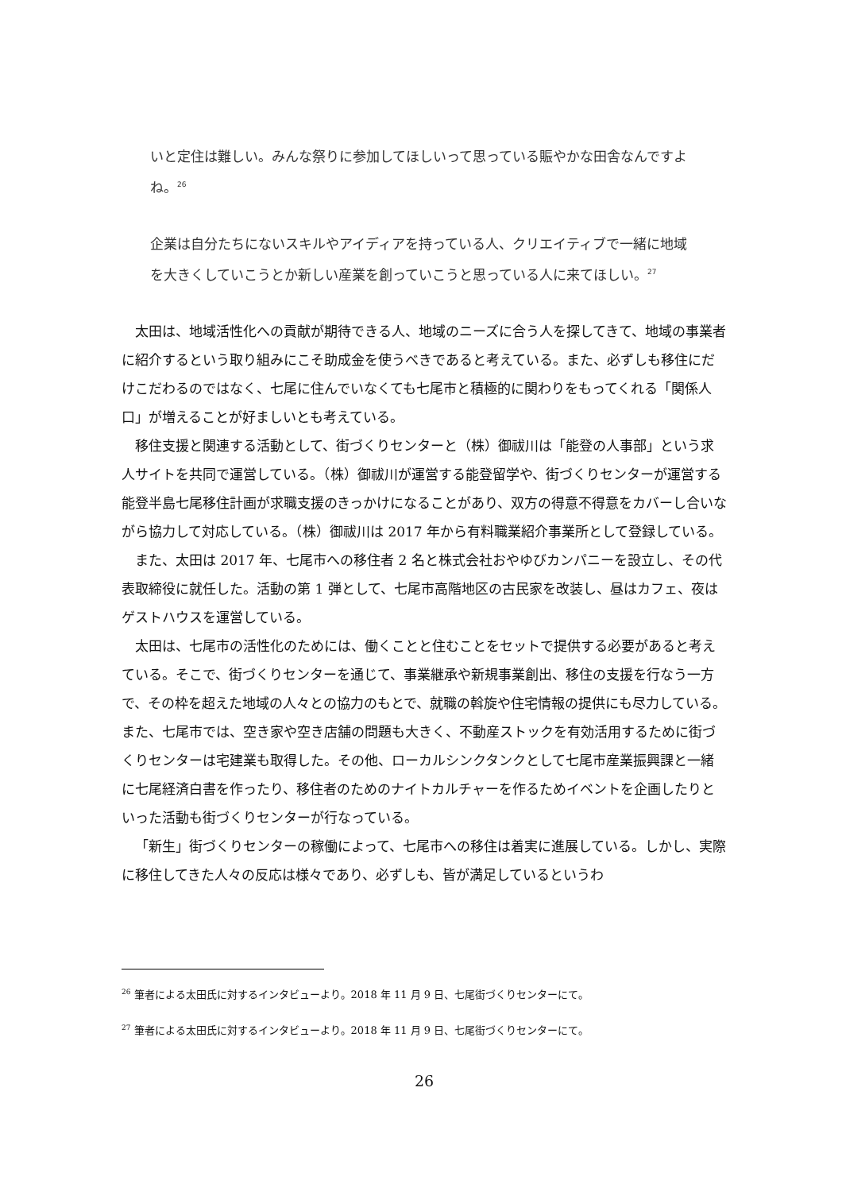いと定住は難しい。みんな祭りに参加してほしいって思っている賑やかな田舎なんですよね。<sup>26</sup>
企業は自分たちにないスキルやアイディアを持っている人、クリエイティブで一緒に地域を大きくしていこうとか新しい産業を創っていこうと思っている人に来てほしい。<sup>27</sup>
太田は、地域活性化への貢献が期待できる人、地域のニーズに合う人を探してきて、地域の事業者に紹介するという取り組みにこそ助成金を使うべきであると考えている。また、必ずしも移住にだけこだわるのではなく、七尾に住んでいなくても七尾市と積極的に関わりをもってくれる「関係人口」が増えることが好ましいとも考えている。
移住支援と関連する活動として、街づくりセンターと（株）御祓川は「能登の人事部」という求人サイトを共同で運営している。（株）御祓川が運営する能登留学や、街づくりセンターが運営する能登半島七尾移住計画が求職支援のきっかけになることがあり、双方の得意不得意をカバーし合いながら協力して対応している。（株）御祓川は 2017 年から有料職業紹介事業所として登録している。
また、太田は 2017 年、七尾市への移住者 2 名と株式会社おやゆびカンパニーを設立し、その代表取締役に就任した。活動の第 1 弾として、七尾市高階地区の古民家を改装し、昼はカフェ、夜はゲストハウスを運営している。
太田は、七尾市の活性化のためには、働くことと住むことをセットで提供する必要があると考えている。そこで、街づくりセンターを通じて、事業継承や新規事業創出、移住の支援を行なう一方で、その枠を超えた地域の人々との協力のもとで、就職の斡旋や住宅情報の提供にも尽力している。また、七尾市では、空き家や空き店舗の問題も大きく、不動産ストックを有効活用するために街づくりセンターは宅建業も取得した。その他、ローカルシンクタンクとして七尾市産業振興課と一緒に七尾経済白書を作ったり、移住者のためのナイトカルチャーを作るためイベントを企画したりといった活動も街づくりセンターが行なっている。
「新生」街づくりセンターの稼働によって、七尾市への移住は着実に進展している。しかし、実際に移住してきた人々の反応は様々であり、必ずしも、皆が満足しているというわ
<sup>26</sup> 筆者による太田氏に対するインタビューより。2018 年 11 月 9 日、七尾街づくりセンターにて。
<sup>27</sup> 筆者による太田氏に対するインタビューより。2018 年 11 月 9 日、七尾街づくりセンターにて。
26